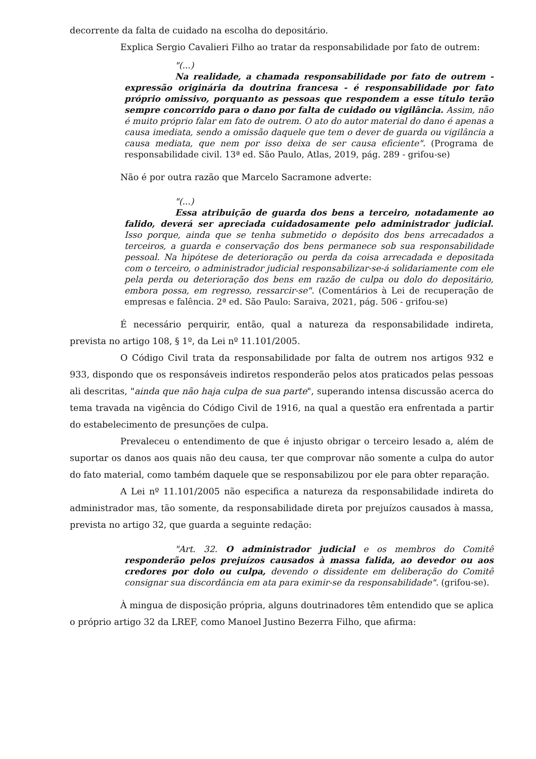decorrente da falta de cuidado na escolha do depositário.
Explica Sergio Cavalieri Filho ao tratar da responsabilidade por fato de outrem:
"(...)
Na realidade, a chamada responsabilidade por fato de outrem - expressão originária da doutrina francesa - é responsabilidade por fato próprio omissivo, porquanto as pessoas que respondem a esse título terão sempre concorrido para o dano por falta de cuidado ou vigilância. Assim, não é muito próprio falar em fato de outrem. O ato do autor material do dano é apenas a causa imediata, sendo a omissão daquele que tem o dever de guarda ou vigilância a causa mediata, que nem por isso deixa de ser causa eficiente". (Programa de responsabilidade civil. 13ª ed. São Paulo, Atlas, 2019, pág. 289 - grifou-se)
Não é por outra razão que Marcelo Sacramone adverte:
"(...)
Essa atribuição de guarda dos bens a terceiro, notadamente ao falido, deverá ser apreciada cuidadosamente pelo administrador judicial. Isso porque, ainda que se tenha submetido o depósito dos bens arrecadados a terceiros, a guarda e conservação dos bens permanece sob sua responsabilidade pessoal. Na hipótese de deterioração ou perda da coisa arrecadada e depositada com o terceiro, o administrador judicial responsabilizar-se-á solidariamente com ele pela perda ou deterioração dos bens em razão de culpa ou dolo do depositário, embora possa, em regresso, ressarcir-se". (Comentários à Lei de recuperação de empresas e falência. 2ª ed. São Paulo: Saraiva, 2021, pág. 506 - grifou-se)
É necessário perquirir, então, qual a natureza da responsabilidade indireta, prevista no artigo 108, § 1º, da Lei nº 11.101/2005.
O Código Civil trata da responsabilidade por falta de outrem nos artigos 932 e 933, dispondo que os responsáveis indiretos responderão pelos atos praticados pelas pessoas ali descritas, "ainda que não haja culpa de sua parte", superando intensa discussão acerca do tema travada na vigência do Código Civil de 1916, na qual a questão era enfrentada a partir do estabelecimento de presunções de culpa.
Prevaleceu o entendimento de que é injusto obrigar o terceiro lesado a, além de suportar os danos aos quais não deu causa, ter que comprovar não somente a culpa do autor do fato material, como também daquele que se responsabilizou por ele para obter reparação.
A Lei nº 11.101/2005 não especifica a natureza da responsabilidade indireta do administrador mas, tão somente, da responsabilidade direta por prejuízos causados à massa, prevista no artigo 32, que guarda a seguinte redação:
"Art. 32. O administrador judicial e os membros do Comitê responderão pelos prejuízos causados à massa falida, ao devedor ou aos credores por dolo ou culpa, devendo o dissidente em deliberação do Comitê consignar sua discordância em ata para eximir-se da responsabilidade". (grifou-se).
À mingua de disposição própria, alguns doutrinadores têm entendido que se aplica o próprio artigo 32 da LREF, como Manoel Justino Bezerra Filho, que afirma: